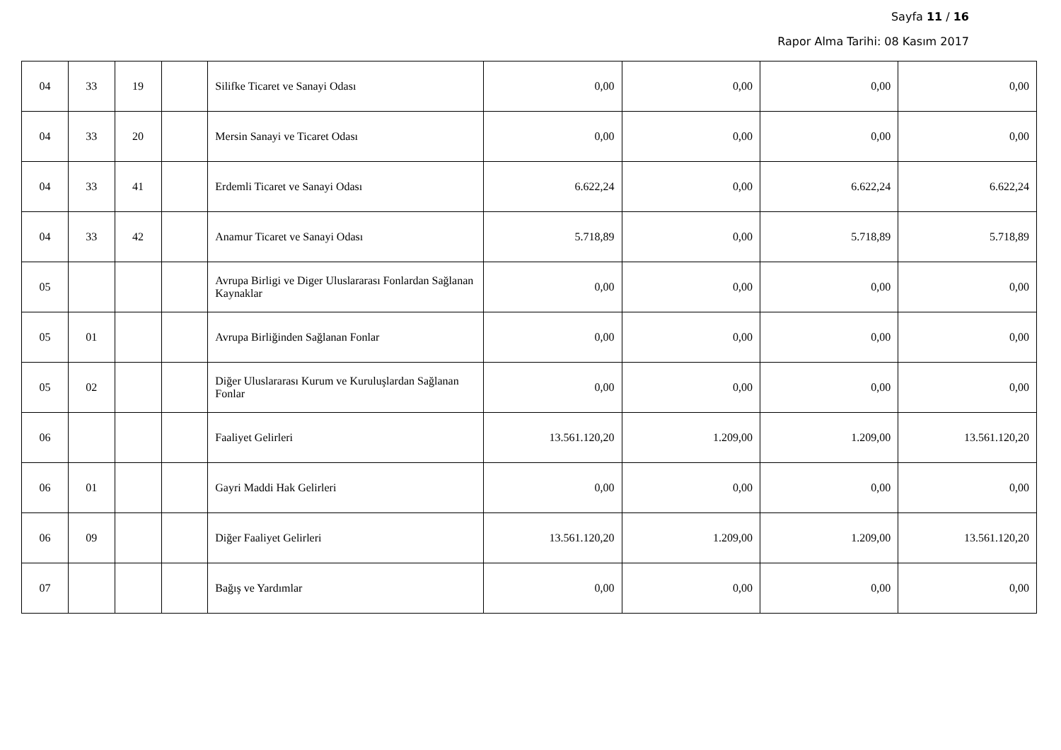Sayfa 11 / 16
Rapor Alma Tarihi: 08 Kasım 2017
| 04 | 33 | 19 | | Silifke Ticaret ve Sanayi Odası | 0,00 | 0,00 | 0,00 | 0,00 |
| 04 | 33 | 20 | | Mersin Sanayi ve Ticaret Odası | 0,00 | 0,00 | 0,00 | 0,00 |
| 04 | 33 | 41 | | Erdemli Ticaret ve Sanayi Odası | 6.622,24 | 0,00 | 6.622,24 | 6.622,24 |
| 04 | 33 | 42 | | Anamur Ticaret ve Sanayi Odası | 5.718,89 | 0,00 | 5.718,89 | 5.718,89 |
| 05 | | | | Avrupa Birligi ve Diger Uluslararası Fonlardan Sağlanan Kaynaklar | 0,00 | 0,00 | 0,00 | 0,00 |
| 05 | 01 | | | Avrupa Birliğinden Sağlanan Fonlar | 0,00 | 0,00 | 0,00 | 0,00 |
| 05 | 02 | | | Diğer Uluslararası Kurum ve Kuruluşlardan Sağlanan Fonlar | 0,00 | 0,00 | 0,00 | 0,00 |
| 06 | | | | Faaliyet Gelirleri | 13.561.120,20 | 1.209,00 | 1.209,00 | 13.561.120,20 |
| 06 | 01 | | | Gayri Maddi Hak Gelirleri | 0,00 | 0,00 | 0,00 | 0,00 |
| 06 | 09 | | | Diğer Faaliyet Gelirleri | 13.561.120,20 | 1.209,00 | 1.209,00 | 13.561.120,20 |
| 07 | | | | Bağış ve Yardımlar | 0,00 | 0,00 | 0,00 | 0,00 |